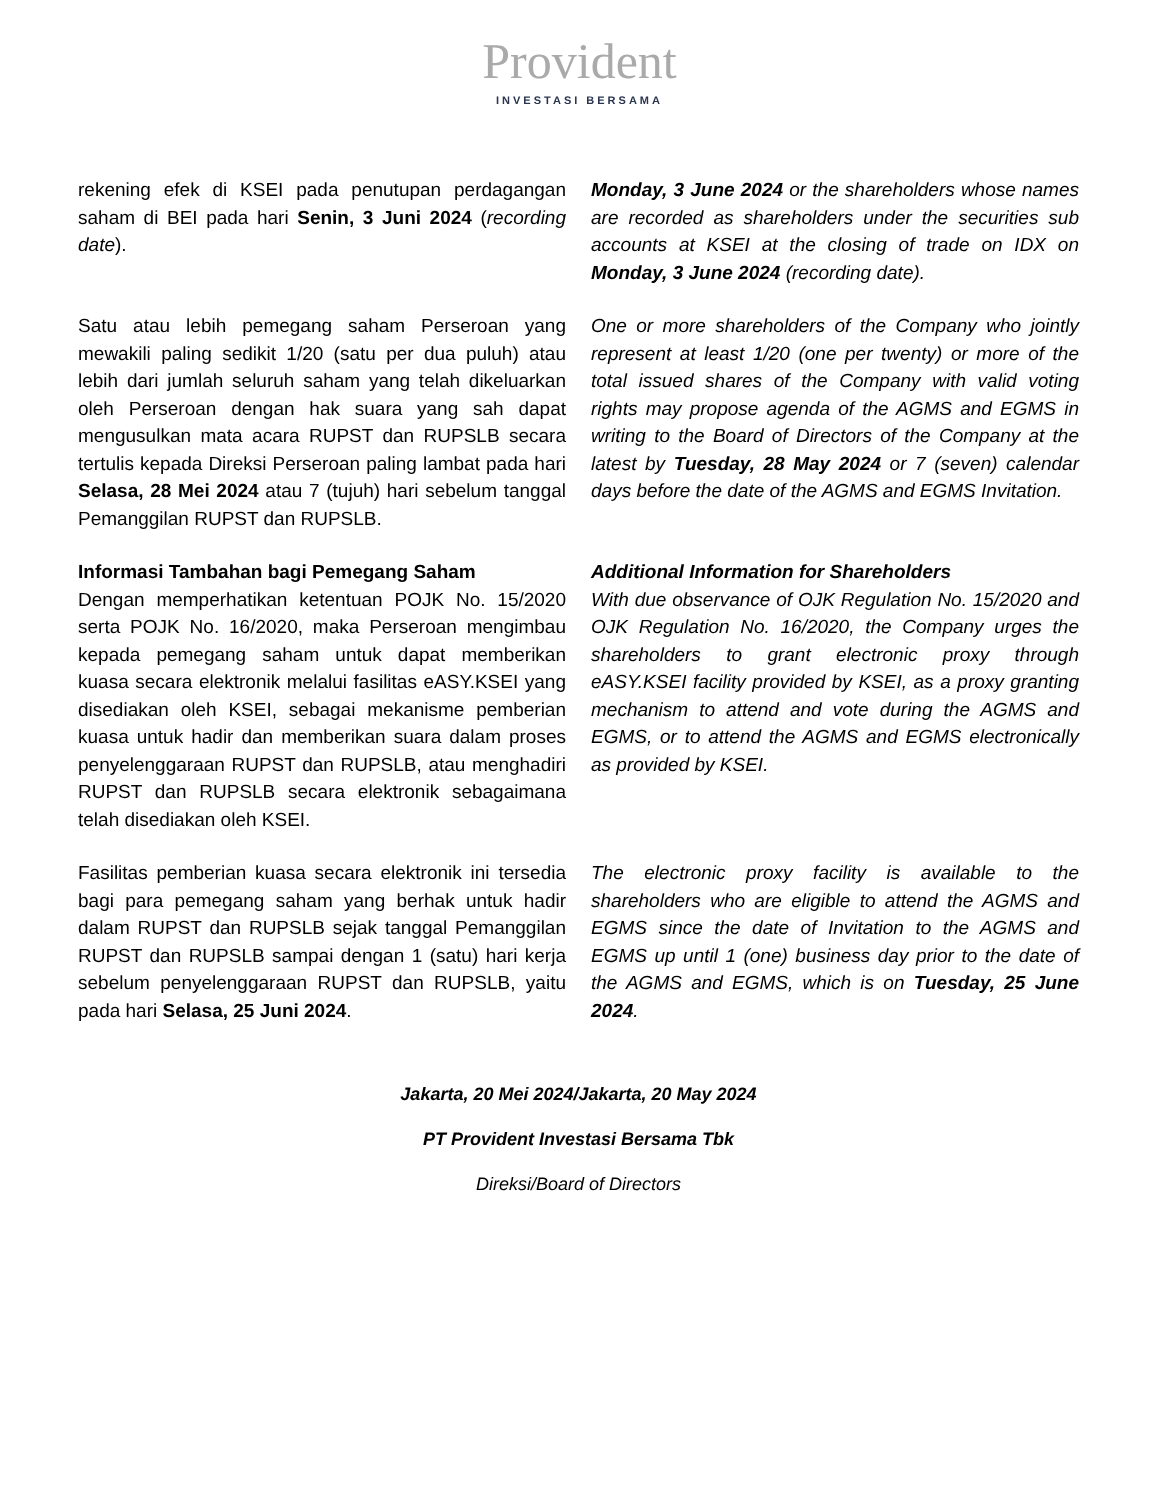Provident
INVESTASI BERSAMA
rekening efek di KSEI pada penutupan perdagangan saham di BEI pada hari Senin, 3 Juni 2024 (recording date).
Monday, 3 June 2024 or the shareholders whose names are recorded as shareholders under the securities sub accounts at KSEI at the closing of trade on IDX on Monday, 3 June 2024 (recording date).
Satu atau lebih pemegang saham Perseroan yang mewakili paling sedikit 1/20 (satu per dua puluh) atau lebih dari jumlah seluruh saham yang telah dikeluarkan oleh Perseroan dengan hak suara yang sah dapat mengusulkan mata acara RUPST dan RUPSLB secara tertulis kepada Direksi Perseroan paling lambat pada hari Selasa, 28 Mei 2024 atau 7 (tujuh) hari sebelum tanggal Pemanggilan RUPST dan RUPSLB.
One or more shareholders of the Company who jointly represent at least 1/20 (one per twenty) or more of the total issued shares of the Company with valid voting rights may propose agenda of the AGMS and EGMS in writing to the Board of Directors of the Company at the latest by Tuesday, 28 May 2024 or 7 (seven) calendar days before the date of the AGMS and EGMS Invitation.
Informasi Tambahan bagi Pemegang Saham
Dengan memperhatikan ketentuan POJK No. 15/2020 serta POJK No. 16/2020, maka Perseroan mengimbau kepada pemegang saham untuk dapat memberikan kuasa secara elektronik melalui fasilitas eASY.KSEI yang disediakan oleh KSEI, sebagai mekanisme pemberian kuasa untuk hadir dan memberikan suara dalam proses penyelenggaraan RUPST dan RUPSLB, atau menghadiri RUPST dan RUPSLB secara elektronik sebagaimana telah disediakan oleh KSEI.
Additional Information for Shareholders
With due observance of OJK Regulation No. 15/2020 and OJK Regulation No. 16/2020, the Company urges the shareholders to grant electronic proxy through eASY.KSEI facility provided by KSEI, as a proxy granting mechanism to attend and vote during the AGMS and EGMS, or to attend the AGMS and EGMS electronically as provided by KSEI.
Fasilitas pemberian kuasa secara elektronik ini tersedia bagi para pemegang saham yang berhak untuk hadir dalam RUPST dan RUPSLB sejak tanggal Pemanggilan RUPST dan RUPSLB sampai dengan 1 (satu) hari kerja sebelum penyelenggaraan RUPST dan RUPSLB, yaitu pada hari Selasa, 25 Juni 2024.
The electronic proxy facility is available to the shareholders who are eligible to attend the AGMS and EGMS since the date of Invitation to the AGMS and EGMS up until 1 (one) business day prior to the date of the AGMS and EGMS, which is on Tuesday, 25 June 2024.
Jakarta, 20 Mei 2024/Jakarta, 20 May 2024
PT Provident Investasi Bersama Tbk
Direksi/Board of Directors